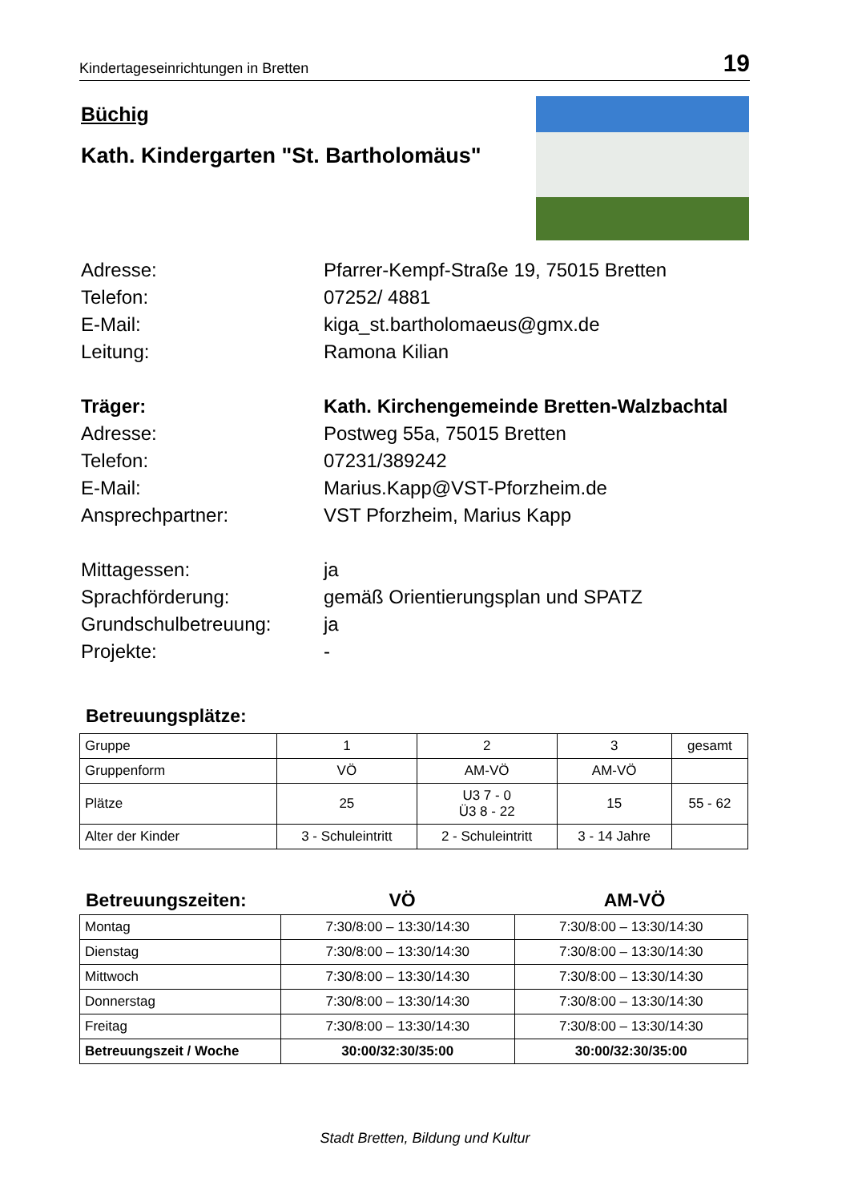Kindertageseinrichtungen in Bretten 19
Büchig
Kath. Kindergarten "St. Bartholomäus"
Adresse:
Pfarrer-Kempf-Straße 19, 75015 Bretten
Telefon:
07252/ 4881
E-Mail:
kiga_st.bartholomaeus@gmx.de
Leitung:
Ramona Kilian
Träger:
Kath. Kirchengemeinde Bretten-Walzbachtal
Adresse:
Postweg 55a, 75015 Bretten
Telefon:
07231/389242
E-Mail:
Marius.Kapp@VST-Pforzheim.de
Ansprechpartner:
VST Pforzheim, Marius Kapp
Mittagessen:
ja
Sprachförderung:
gemäß Orientierungsplan und SPATZ
Grundschulbetreuung:
ja
Projekte:
-
Betreuungsplätze:
| Gruppe | 1 | 2 | 3 | gesamt |
| Gruppenform | VÖ | AM-VÖ | AM-VÖ | |
| Plätze | 25 | U3 7 - 0 Ü3 8 - 22 | 15 | 55 - 62 |
| Alter der Kinder | 3 - Schuleintritt | 2 - Schuleintritt | 3 - 14 Jahre | |
Betreuungszeiten: VÖ AM-VÖ
| Montag | 7:30/8:00 – 13:30/14:30 | 7:30/8:00 – 13:30/14:30 |
| Dienstag | 7:30/8:00 – 13:30/14:30 | 7:30/8:00 – 13:30/14:30 |
| Mittwoch | 7:30/8:00 – 13:30/14:30 | 7:30/8:00 – 13:30/14:30 |
| Donnerstag | 7:30/8:00 – 13:30/14:30 | 7:30/8:00 – 13:30/14:30 |
| Freitag | 7:30/8:00 – 13:30/14:30 | 7:30/8:00 – 13:30/14:30 |
| Betreuungszeit / Woche | 30:00/32:30/35:00 | 30:00/32:30/35:00 |
Stadt Bretten, Bildung und Kultur